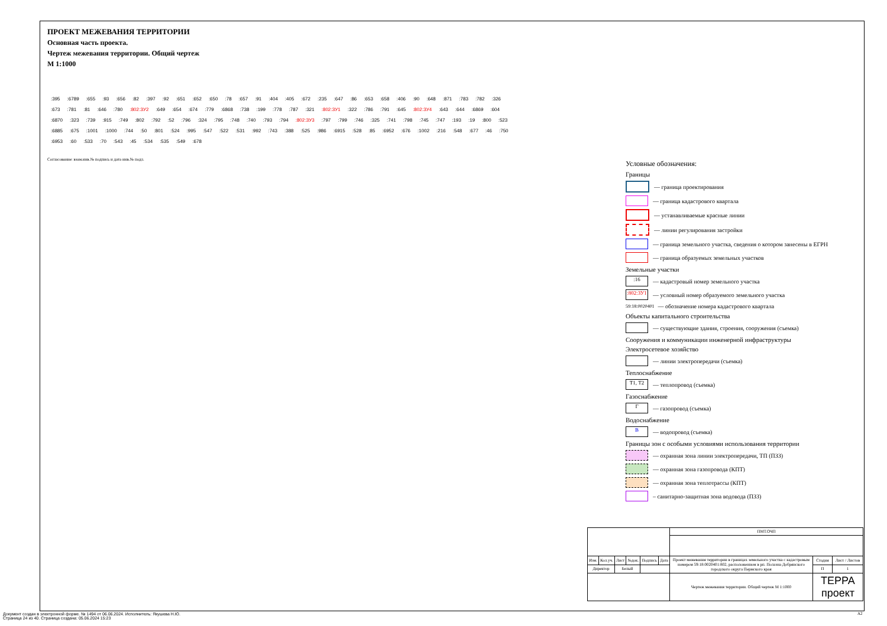ПРОЕКТ МЕЖЕВАНИЯ ТЕРРИТОРИИ
Основная часть проекта.
Чертеж межевания территории. Общий чертеж
М 1:1000
:395:6789:655:93:656:82:397:92:651:652:650:78:657:91:404:405:672:235:647:86:653:658:406:90:648:871:783:782:326:673:781:81:646:780:802:ЗУ2:649:654:674:779:6868:738:199:778:787:321:802:ЗУ1:322:786:791:645:802:ЗУ4:643:644:6869:604:6870:323:739:915:749:802:792:52:796:324:795:748:740:793:794:802:ЗУ3:797:799:746:325:741:798:745:747:193:19:800:523:6885:675:1001:1000:744:50:801:524:995:547:522:531:992:743:388:525:986:6915:528:85:6952:676:1002:216:548:677:46:750:6953:60:533:70:543:45:534:535:549:678
Согласование: взам.инв.№ подпись и дата инв.№ подл.
Условные обозначения:
Границы
— граница проектирования
— граница кадастрового квартала
— устанавливаемые красные линии
— линии регулирования застройки
— граница земельного участка, сведения о котором занесены в ЕГРН
— граница образуемых земельных участков
Земельные участки
:16
— кадастровый номер земельного участка
:802:ЗУ1
— условный номер образуемого земельного участка
59:18:0020401 — обозначение номера кадастрового квартала
Объекты капитального строительства
— существующие здания, строения, сооружения (съемка)
Сооружения и коммуникации инженерной инфраструктуры
Электросетевое хозяйство
— линии электропередачи (съемка)
Теплоснабжение
Т1, Т2
— теплопровод (съемка)
Газоснабжение
Г
— газопровод (съемка)
Водоснабжение
В
— водопровод (съемка)
Границы зон с особыми условиями использования территории
— охранная зона линии электропередачи, ТП (ПЗЗ)
— охранная зона газопровода (КПТ)
— охранная зона теплотрассы (КПТ)
– санитарно-защитная зона водовода (ПЗЗ)
| | | | | | | ПМТ.ОЧП | | |
| Изм. | Кол.уч. | Лист | №док. | Подпись | Дата | Проект межевания территории в границах земельного участка с кадастровым номером 59:18:0020401:802, расположенном в рп. Полазна Добрянского городского округа Пермского края | Стадия | Лист / Листов |
| Директор | | Белый | | | | | П | 1 |
| | | | | | | Чертеж межевания территории. Общий чертеж М 1:1000 | ТЕРРА проект | |
Документ создан в электронной форме. № 1494 от 06.06.2024. Исполнитель: Якушева Н.Ю.
Страница 24 из 40. Страница создана: 05.06.2024 15:23
А2